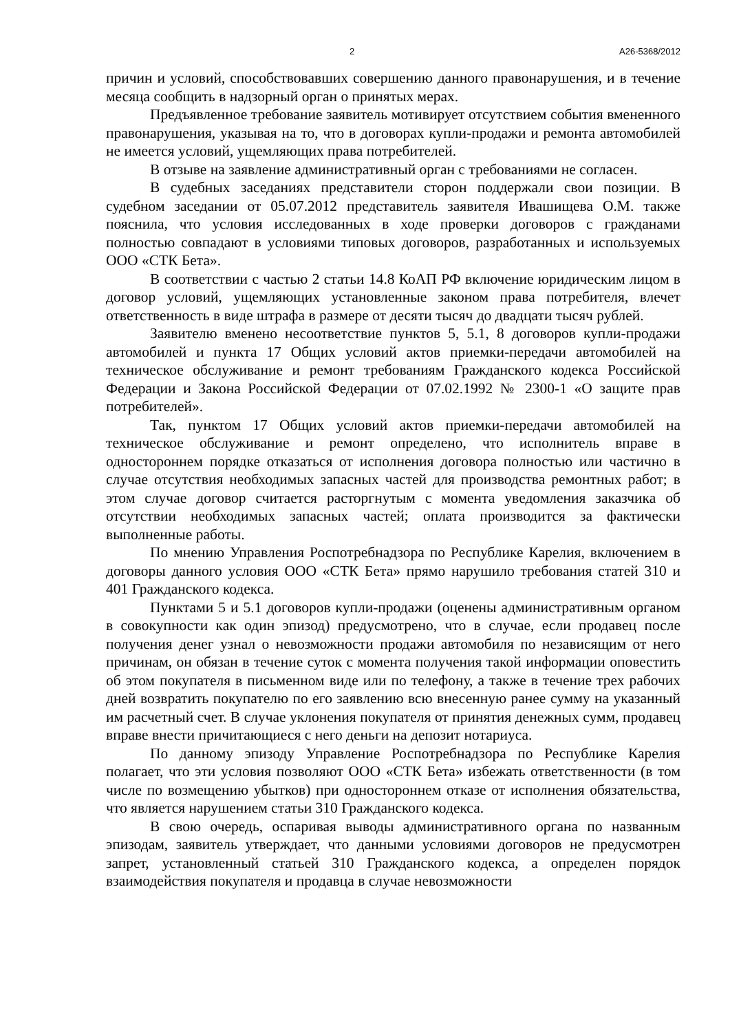2 А26-5368/2012
причин и условий, способствовавших совершению данного правонарушения, и в течение месяца сообщить в надзорный орган о принятых мерах.
Предъявленное требование заявитель мотивирует отсутствием события вмененного правонарушения, указывая на то, что в договорах купли-продажи и ремонта автомобилей не имеется условий, ущемляющих права потребителей.
В отзыве на заявление административный орган с требованиями не согласен.
В судебных заседаниях представители сторон поддержали свои позиции. В судебном заседании от 05.07.2012 представитель заявителя Ивашищева О.М. также пояснила, что условия исследованных в ходе проверки договоров с гражданами полностью совпадают в условиями типовых договоров, разработанных и используемых ООО «СТК Бета».
В соответствии с частью 2 статьи 14.8 КоАП РФ включение юридическим лицом в договор условий, ущемляющих установленные законом права потребителя, влечет ответственность в виде штрафа в размере от десяти тысяч до двадцати тысяч рублей.
Заявителю вменено несоответствие пунктов 5, 5.1, 8 договоров купли-продажи автомобилей и пункта 17 Общих условий актов приемки-передачи автомобилей на техническое обслуживание и ремонт требованиям Гражданского кодекса Российской Федерации и Закона Российской Федерации от 07.02.1992 № 2300-1 «О защите прав потребителей».
Так, пунктом 17 Общих условий актов приемки-передачи автомобилей на техническое обслуживание и ремонт определено, что исполнитель вправе в одностороннем порядке отказаться от исполнения договора полностью или частично в случае отсутствия необходимых запасных частей для производства ремонтных работ; в этом случае договор считается расторгнутым с момента уведомления заказчика об отсутствии необходимых запасных частей; оплата производится за фактически выполненные работы.
По мнению Управления Роспотребнадзора по Республике Карелия, включением в договоры данного условия ООО «СТК Бета» прямо нарушило требования статей 310 и 401 Гражданского кодекса.
Пунктами 5 и 5.1 договоров купли-продажи (оценены административным органом в совокупности как один эпизод) предусмотрено, что в случае, если продавец после получения денег узнал о невозможности продажи автомобиля по независящим от него причинам, он обязан в течение суток с момента получения такой информации оповестить об этом покупателя в письменном виде или по телефону, а также в течение трех рабочих дней возвратить покупателю по его заявлению всю внесенную ранее сумму на указанный им расчетный счет. В случае уклонения покупателя от принятия денежных сумм, продавец вправе внести причитающиеся с него деньги на депозит нотариуса.
По данному эпизоду Управление Роспотребнадзора по Республике Карелия полагает, что эти условия позволяют ООО «СТК Бета» избежать ответственности (в том числе по возмещению убытков) при одностороннем отказе от исполнения обязательства, что является нарушением статьи 310 Гражданского кодекса.
В свою очередь, оспаривая выводы административного органа по названным эпизодам, заявитель утверждает, что данными условиями договоров не предусмотрен запрет, установленный статьей 310 Гражданского кодекса, а определен порядок взаимодействия покупателя и продавца в случае невозможности